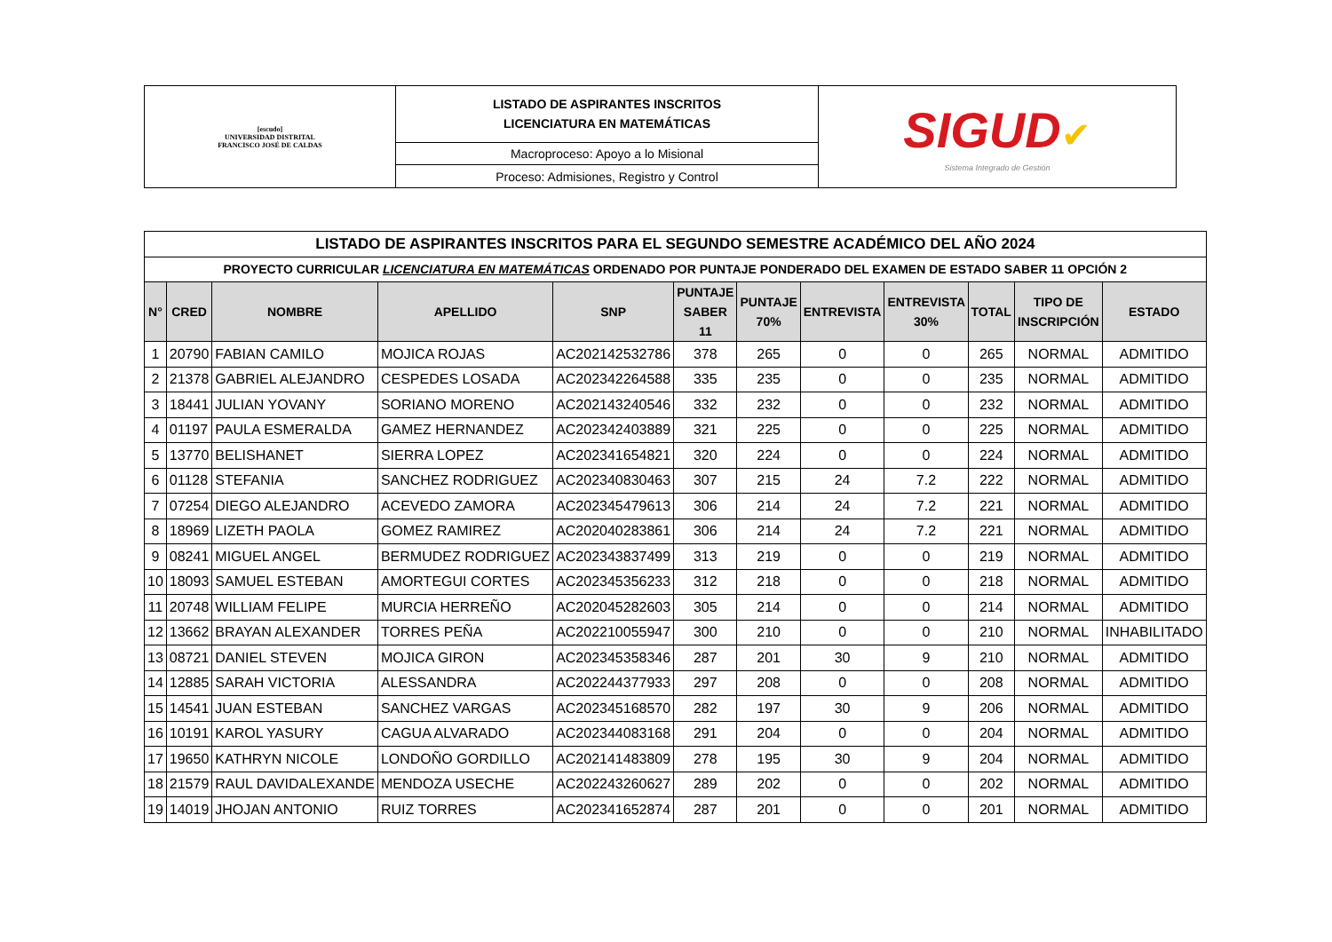| [escudo] UNIVERSIDAD DISTRITAL FRANCISCO JOSÉ DE CALDAS | LISTADO DE ASPIRANTES INSCRITOS LICENCIATURA EN MATEMÁTICAS | SIGUD ✔ Sistema Integrado de Gestión |
| | Macroproceso: Apoyo a lo Misional | |
| | Proceso: Admisiones, Registro y Control | |
| LISTADO DE ASPIRANTES INSCRITOS PARA EL SEGUNDO SEMESTRE ACADÉMICO DEL AÑO 2024 | | | | | | | | | | | |
| PROYECTO CURRICULAR LICENCIATURA EN MATEMÁTICAS ORDENADO POR PUNTAJE PONDERADO DEL EXAMEN DE ESTADO SABER 11 OPCIÓN 2 | | | | | | | | | | | |
| N° | CRED | NOMBRE | APELLIDO | SNP | PUNTAJE SABER 11 | PUNTAJE 70% | ENTREVISTA | ENTREVISTA 30% | TOTAL | TIPO DE INSCRIPCIÓN | ESTADO |
| 1 | 20790 | FABIAN CAMILO | MOJICA ROJAS | AC202142532786 | 378 | 265 | 0 | 0 | 265 | NORMAL | ADMITIDO |
| 2 | 21378 | GABRIEL ALEJANDRO | CESPEDES LOSADA | AC202342264588 | 335 | 235 | 0 | 0 | 235 | NORMAL | ADMITIDO |
| 3 | 18441 | JULIAN YOVANY | SORIANO MORENO | AC202143240546 | 332 | 232 | 0 | 0 | 232 | NORMAL | ADMITIDO |
| 4 | 01197 | PAULA ESMERALDA | GAMEZ HERNANDEZ | AC202342403889 | 321 | 225 | 0 | 0 | 225 | NORMAL | ADMITIDO |
| 5 | 13770 | BELISHANET | SIERRA LOPEZ | AC202341654821 | 320 | 224 | 0 | 0 | 224 | NORMAL | ADMITIDO |
| 6 | 01128 | STEFANIA | SANCHEZ RODRIGUEZ | AC202340830463 | 307 | 215 | 24 | 7.2 | 222 | NORMAL | ADMITIDO |
| 7 | 07254 | DIEGO ALEJANDRO | ACEVEDO ZAMORA | AC202345479613 | 306 | 214 | 24 | 7.2 | 221 | NORMAL | ADMITIDO |
| 8 | 18969 | LIZETH PAOLA | GOMEZ RAMIREZ | AC202040283861 | 306 | 214 | 24 | 7.2 | 221 | NORMAL | ADMITIDO |
| 9 | 08241 | MIGUEL ANGEL | BERMUDEZ RODRIGUEZ | AC202343837499 | 313 | 219 | 0 | 0 | 219 | NORMAL | ADMITIDO |
| 10 | 18093 | SAMUEL ESTEBAN | AMORTEGUI CORTES | AC202345356233 | 312 | 218 | 0 | 0 | 218 | NORMAL | ADMITIDO |
| 11 | 20748 | WILLIAM FELIPE | MURCIA HERREÑO | AC202045282603 | 305 | 214 | 0 | 0 | 214 | NORMAL | ADMITIDO |
| 12 | 13662 | BRAYAN ALEXANDER | TORRES PEÑA | AC202210055947 | 300 | 210 | 0 | 0 | 210 | NORMAL | INHABILITADO |
| 13 | 08721 | DANIEL STEVEN | MOJICA GIRON | AC202345358346 | 287 | 201 | 30 | 9 | 210 | NORMAL | ADMITIDO |
| 14 | 12885 | SARAH VICTORIA | ALESSANDRA | AC202244377933 | 297 | 208 | 0 | 0 | 208 | NORMAL | ADMITIDO |
| 15 | 14541 | JUAN ESTEBAN | SANCHEZ VARGAS | AC202345168570 | 282 | 197 | 30 | 9 | 206 | NORMAL | ADMITIDO |
| 16 | 10191 | KAROL YASURY | CAGUA ALVARADO | AC202344083168 | 291 | 204 | 0 | 0 | 204 | NORMAL | ADMITIDO |
| 17 | 19650 | KATHRYN NICOLE | LONDOÑO GORDILLO | AC202141483809 | 278 | 195 | 30 | 9 | 204 | NORMAL | ADMITIDO |
| 18 | 21579 | RAUL DAVIDALEXANDE | MENDOZA USECHE | AC202243260627 | 289 | 202 | 0 | 0 | 202 | NORMAL | ADMITIDO |
| 19 | 14019 | JHOJAN ANTONIO | RUIZ TORRES | AC202341652874 | 287 | 201 | 0 | 0 | 201 | NORMAL | ADMITIDO |